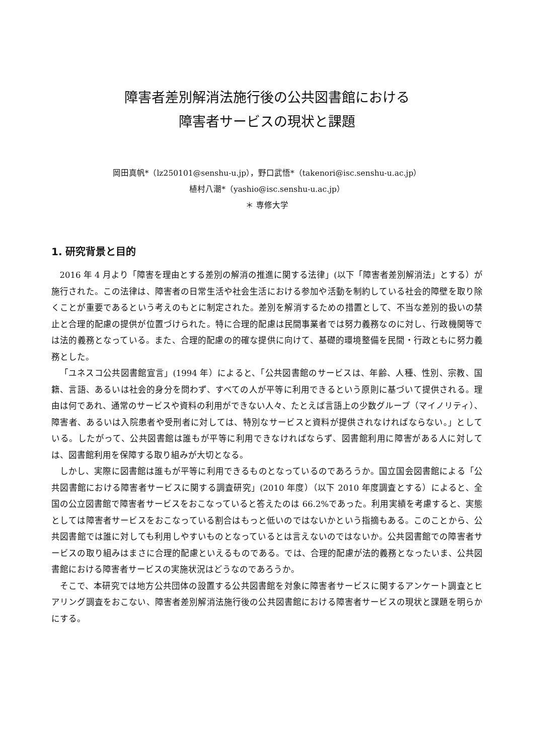障害者差別解消法施行後の公共図書館における
障害者サービスの現状と課題
岡田真帆*（lz250101@senshu-u.jp），野口武悟*（takenori@isc.senshu-u.ac.jp）
植村八潮*（yashio@isc.senshu-u.ac.jp）
＊ 専修大学
1. 研究背景と目的
2016 年 4 月より「障害を理由とする差別の解消の推進に関する法律」(以下「障害者差別解消法」とする）が施行された。この法律は、障害者の日常生活や社会生活における参加や活動を制約している社会的障壁を取り除くことが重要であるという考えのもとに制定された。差別を解消するための措置として、不当な差別的扱いの禁止と合理的配慮の提供が位置づけられた。特に合理的配慮は民間事業者では努力義務なのに対し、行政機関等では法的義務となっている。また、合理的配慮の的確な提供に向けて、基礎的環境整備を民間・行政ともに努力義務とした。
「ユネスコ公共図書館宣言」(1994 年）によると、「公共図書館のサービスは、年齢、人種、性別、宗教、国籍、言語、あるいは社会的身分を問わず、すべての人が平等に利用できるという原則に基づいて提供される。理由は何であれ、通常のサービスや資料の利用ができない人々、たとえば言語上の少数グループ（マイノリティ）、障害者、あるいは入院患者や受刑者に対しては、特別なサービスと資料が提供されなければならない。」としている。したがって、公共図書館は誰もが平等に利用できなければならず、図書館利用に障害がある人に対しては、図書館利用を保障する取り組みが大切となる。
しかし、実際に図書館は誰もが平等に利用できるものとなっているのであろうか。国立国会図書館による「公共図書館における障害者サービスに関する調査研究」(2010 年度）（以下 2010 年度調査とする）によると、全国の公立図書館で障害者サービスをおこなっていると答えたのは 66.2%であった。利用実績を考慮すると、実態としては障害者サービスをおこなっている割合はもっと低いのではないかという指摘もある。このことから、公共図書館では誰に対しても利用しやすいものとなっているとは言えないのではないか。公共図書館での障害者サービスの取り組みはまさに合理的配慮といえるものである。では、合理的配慮が法的義務となったいま、公共図書館における障害者サービスの実施状況はどうなのであろうか。
そこで、本研究では地方公共団体の設置する公共図書館を対象に障害者サービスに関するアンケート調査とヒアリング調査をおこない、障害者差別解消法施行後の公共図書館における障害者サービスの現状と課題を明らかにする。